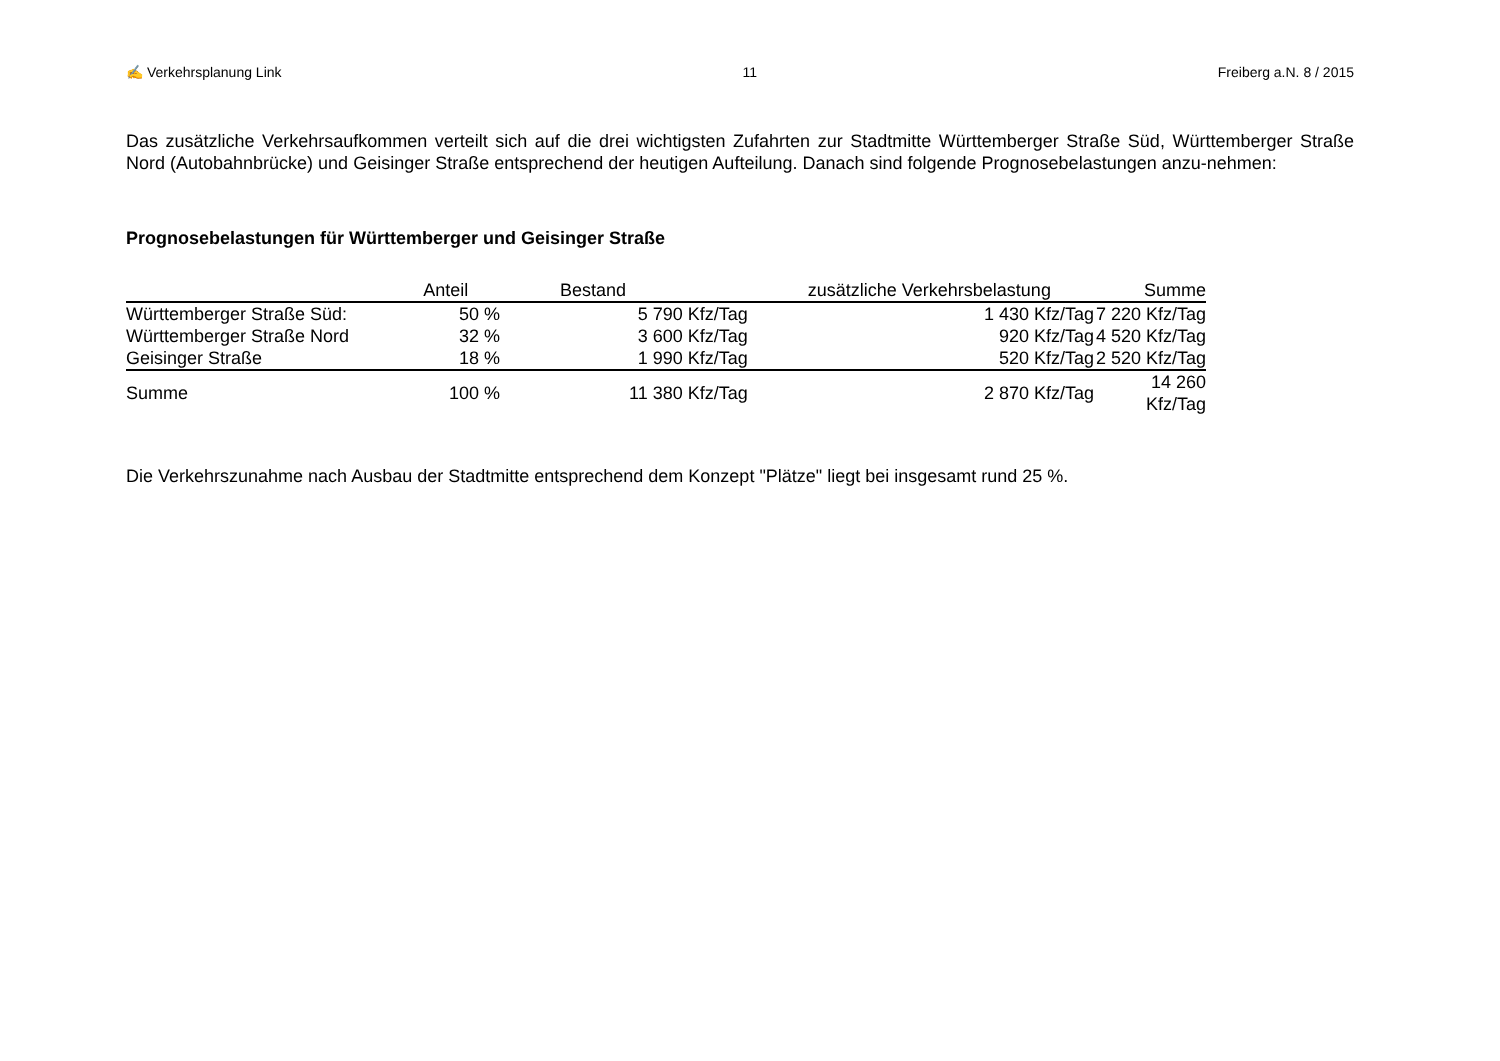✍ Verkehrsplanung Link 11 Freiberg a.N. 8 / 2015
Das zusätzliche Verkehrsaufkommen verteilt sich auf die drei wichtigsten Zufahrten zur Stadtmitte Württemberger Straße Süd, Württemberger Straße Nord (Autobahnbrücke) und Geisinger Straße entsprechend der heutigen Aufteilung. Danach sind folgende Prognosebelastungen anzu-nehmen:
Prognosebelastungen für Württemberger und Geisinger Straße
| | Anteil | Bestand | zusätzliche Verkehrsbelastung | Summe |
| --- | --- | --- | --- | --- |
| Württemberger Straße Süd: | 50 % | 5 790 Kfz/Tag | 1 430 Kfz/Tag | 7 220 Kfz/Tag |
| Württemberger Straße Nord | 32 % | 3 600 Kfz/Tag | 920 Kfz/Tag | 4 520 Kfz/Tag |
| Geisinger Straße | 18 % | 1 990 Kfz/Tag | 520 Kfz/Tag | 2 520 Kfz/Tag |
| Summe | 100 % | 11 380 Kfz/Tag | 2 870 Kfz/Tag | 14 260 Kfz/Tag |
Die Verkehrszunahme nach Ausbau der Stadtmitte entsprechend dem Konzept "Plätze" liegt bei insgesamt rund 25 %.